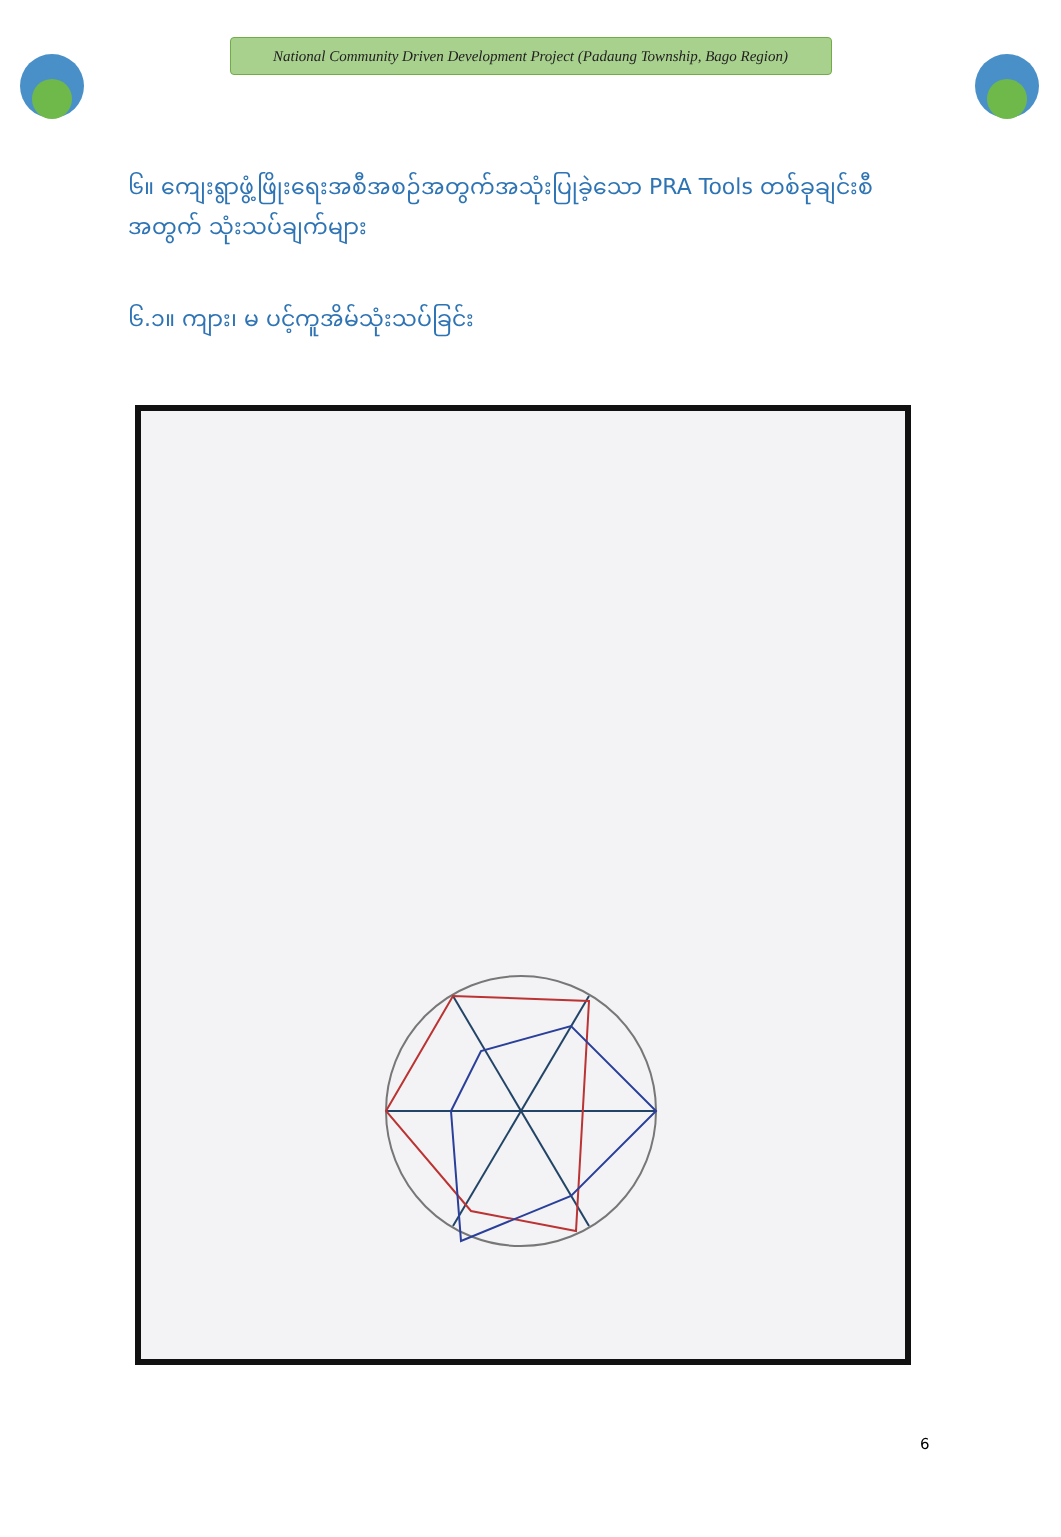National Community Driven Development Project (Padaung Township, Bago Region)
၆။ ကျေးရွာဖွံ့ဖြိုးရေးအစီအစဉ်အတွက်အသုံးပြုခဲ့သော PRA Tools တစ်ခုချင်းစီအတွက် သုံးသပ်ချက်များ
၆.၁။ ကျား၊ မ ပင့်ကူအိမ်သုံးသပ်ခြင်း
6